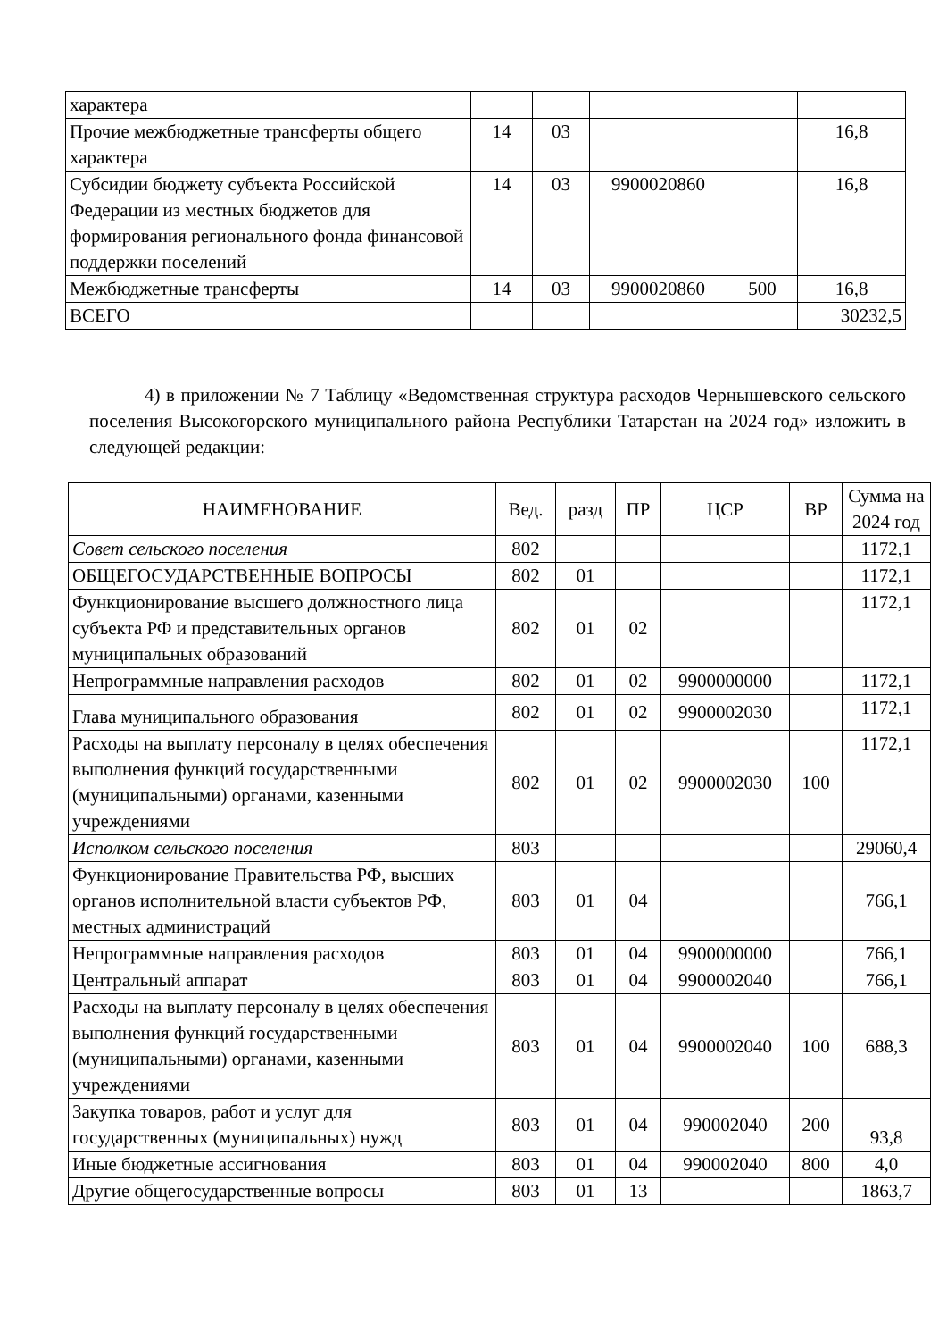| характера | | | | | |
| Прочие межбюджетные трансферты общего характера | 14 | 03 | | | 16,8 |
| Субсидии бюджету субъекта Российской Федерации из местных бюджетов для формирования регионального фонда финансовой поддержки поселений | 14 | 03 | 9900020860 | | 16,8 |
| Межбюджетные трансферты | 14 | 03 | 9900020860 | 500 | 16,8 |
| ВСЕГО | | | | | 30232,5 |
4) в приложении № 7 Таблицу «Ведомственная структура расходов Чернышевского сельского поселения Высокогорского муниципального района Республики Татарстан на 2024 год» изложить в следующей редакции:
| НАИМЕНОВАНИЕ | Вед. | разд | ПР | ЦСР | ВР | Сумма на 2024 год |
| --- | --- | --- | --- | --- | --- | --- |
| Совет сельского поселения | 802 | | | | | 1172,1 |
| ОБЩЕГОСУДАРСТВЕННЫЕ ВОПРОСЫ | 802 | 01 | | | | 1172,1 |
| Функционирование высшего должностного лица субъекта РФ и представительных органов муниципальных образований | 802 | 01 | 02 | | | 1172,1 |
| Непрограммные направления расходов | 802 | 01 | 02 | 9900000000 | | 1172,1 |
| Глава муниципального образования | 802 | 01 | 02 | 9900002030 | | 1172,1 |
| Расходы на выплату персоналу в целях обеспечения выполнения функций государственными (муниципальными) органами, казенными учреждениями | 802 | 01 | 02 | 9900002030 | 100 | 1172,1 |
| Исполком сельского поселения | 803 | | | | | 29060,4 |
| Функционирование Правительства РФ, высших органов исполнительной власти субъектов РФ, местных администраций | 803 | 01 | 04 | | | 766,1 |
| Непрограммные направления расходов | 803 | 01 | 04 | 9900000000 | | 766,1 |
| Центральный аппарат | 803 | 01 | 04 | 9900002040 | | 766,1 |
| Расходы на выплату персоналу в целях обеспечения выполнения функций государственными (муниципальными) органами, казенными учреждениями | 803 | 01 | 04 | 9900002040 | 100 | 688,3 |
| Закупка товаров, работ и услуг для государственных (муниципальных) нужд | 803 | 01 | 04 | 990002040 | 200 | 93,8 |
| Иные бюджетные ассигнования | 803 | 01 | 04 | 990002040 | 800 | 4,0 |
| Другие общегосударственные вопросы | 803 | 01 | 13 | | | 1863,7 |